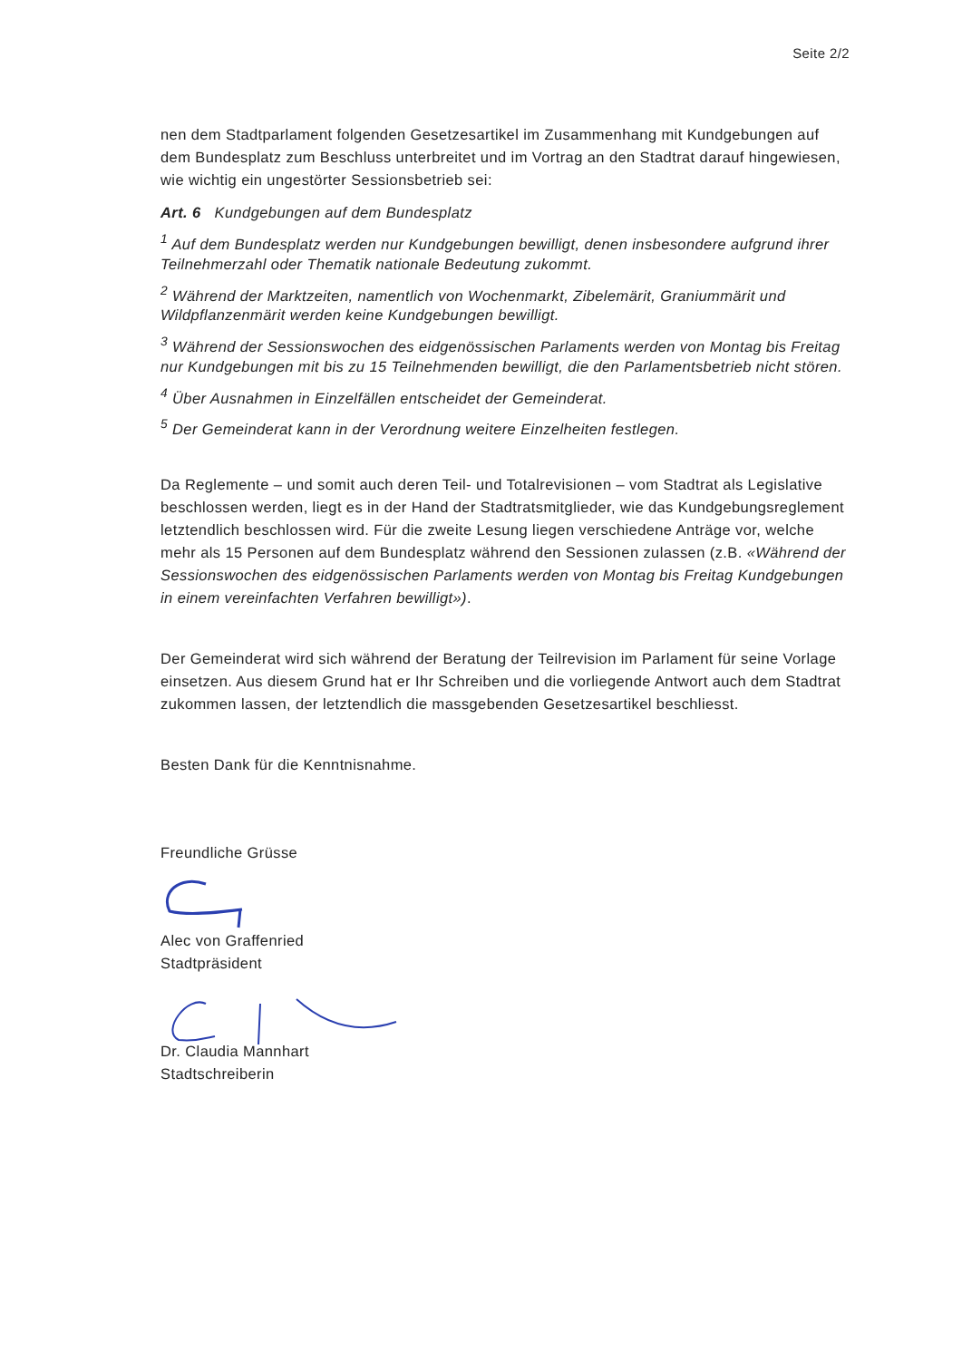Seite 2/2
nen dem Stadtparlament folgenden Gesetzesartikel im Zusammenhang mit Kundgebungen auf dem Bundesplatz zum Beschluss unterbreitet und im Vortrag an den Stadtrat darauf hingewiesen, wie wichtig ein ungestörter Sessionsbetrieb sei:
Art. 6 Kundgebungen auf dem Bundesplatz
<sup>1</sup> Auf dem Bundesplatz werden nur Kundgebungen bewilligt, denen insbesondere aufgrund ihrer Teilnehmerzahl oder Thematik nationale Bedeutung zukommt.
<sup>2</sup> Während der Marktzeiten, namentlich von Wochenmarkt, Zibelemärit, Graniummärit und Wildpflanzenmärit werden keine Kundgebungen bewilligt.
<sup>3</sup> Während der Sessionswochen des eidgenössischen Parlaments werden von Montag bis Freitag nur Kundgebungen mit bis zu 15 Teilnehmenden bewilligt, die den Parlamentsbetrieb nicht stören.
<sup>4</sup> Über Ausnahmen in Einzelfällen entscheidet der Gemeinderat.
<sup>5</sup> Der Gemeinderat kann in der Verordnung weitere Einzelheiten festlegen.
Da Reglemente – und somit auch deren Teil- und Totalrevisionen – vom Stadtrat als Legislative beschlossen werden, liegt es in der Hand der Stadtratsmitglieder, wie das Kundgebungsreglement letztendlich beschlossen wird. Für die zweite Lesung liegen verschiedene Anträge vor, welche mehr als 15 Personen auf dem Bundesplatz während den Sessionen zulassen (z.B. «Während der Sessionswochen des eidgenössischen Parlaments werden von Montag bis Freitag Kundgebungen in einem vereinfachten Verfahren bewilligt»).
Der Gemeinderat wird sich während der Beratung der Teilrevision im Parlament für seine Vorlage einsetzen. Aus diesem Grund hat er Ihr Schreiben und die vorliegende Antwort auch dem Stadtrat zukommen lassen, der letztendlich die massgebenden Gesetzesartikel beschliesst.
Besten Dank für die Kenntnisnahme.
Freundliche Grüsse
Alec von Graffenried
Stadtpräsident
Dr. Claudia Mannhart
Stadtschreiberin